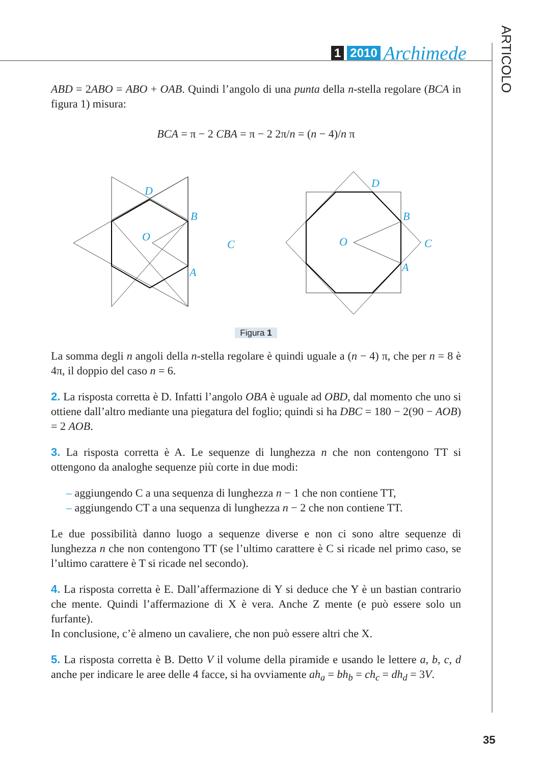1 2010 Archimede
ARTICOLO
ABD = 2ABO = ABO + OAB. Quindi l’angolo di una punta della n-stella regolare (BCA in figura 1) misura:
BCA = π − 2 CBA = π − 2 2π/n = (n − 4)/n π
D
B
O
C
A
D
B
O
C
A
Figura 1
La somma degli n angoli della n-stella regolare è quindi uguale a (n − 4) π, che per n = 8 è 4π, il doppio del caso n = 6.
2. La risposta corretta è D. Infatti l’angolo OBA è uguale ad OBD, dal momento che uno si ottiene dall’altro mediante una piegatura del foglio; quindi si ha DBC = 180 − 2(90 − AOB) = 2 AOB.
3. La risposta corretta è A. Le sequenze di lunghezza n che non contengono TT si ottengono da analoghe sequenze più corte in due modi:
– aggiungendo C a una sequenza di lunghezza n − 1 che non contiene TT,
– aggiungendo CT a una sequenza di lunghezza n − 2 che non contiene TT.
Le due possibilità danno luogo a sequenze diverse e non ci sono altre sequenze di lunghezza n che non contengono TT (se l’ultimo carattere è C si ricade nel primo caso, se l’ultimo carattere è T si ricade nel secondo).
4. La risposta corretta è E. Dall’affermazione di Y si deduce che Y è un bastian contrario che mente. Quindi l’affermazione di X è vera. Anche Z mente (e può essere solo un furfante).
In conclusione, c’è almeno un cavaliere, che non può essere altri che X.
5. La risposta corretta è B. Detto V il volume della piramide e usando le lettere a, b, c, d anche per indicare le aree delle 4 facce, si ha ovviamente ah<sub>a</sub> = bh<sub>b</sub> = ch<sub>c</sub> = dh<sub>d</sub> = 3V.
35